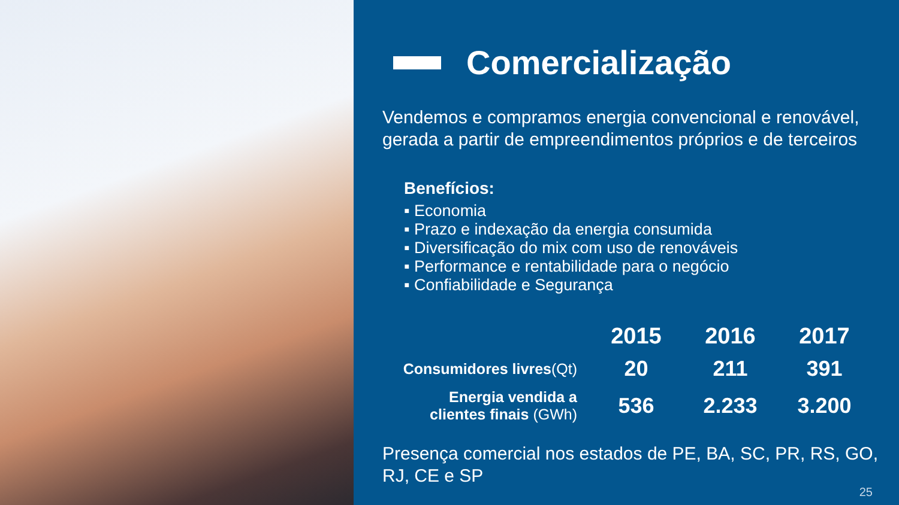Comercialização
Vendemos e compramos energia convencional e renovável, gerada a partir de empreendimentos próprios e de terceiros
Benefícios:
▪ Economia
▪ Prazo e indexação da energia consumida
▪ Diversificação do mix com uso de renováveis
▪ Performance e rentabilidade para o negócio
▪ Confiabilidade e Segurança
| | 2015 | 2016 | 2017 |
| Consumidores livres (Qt) | 20 | 211 | 391 |
| Energia vendida a clientes finais (GWh) | 536 | 2.233 | 3.200 |
Presença comercial nos estados de PE, BA, SC, PR, RS, GO, RJ, CE e SP
25